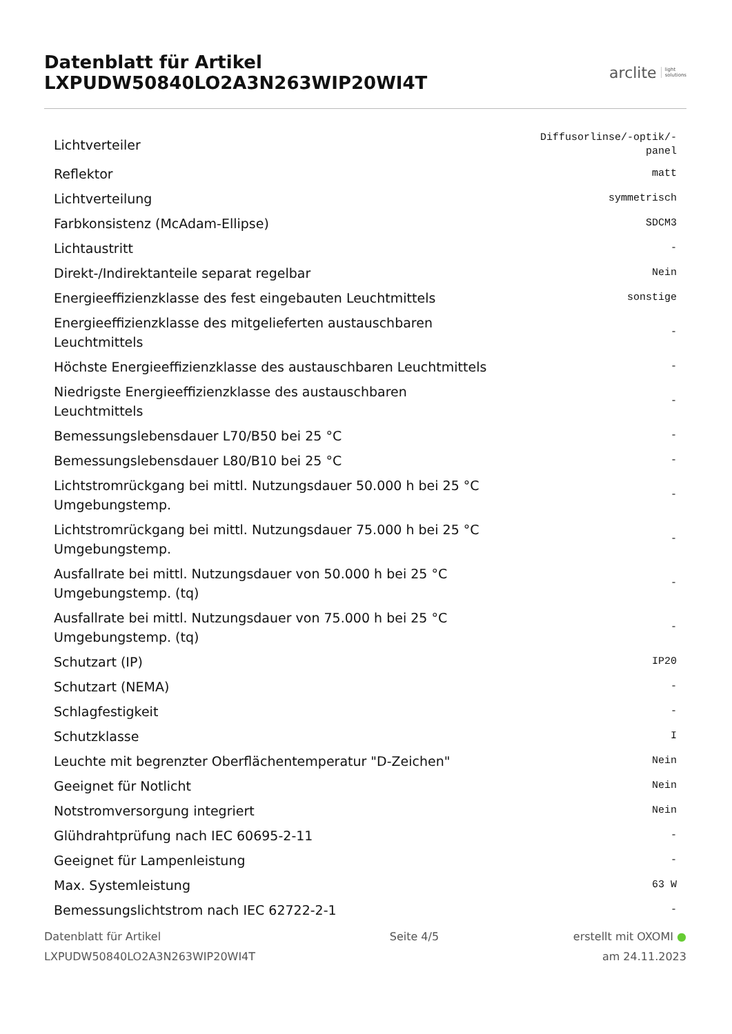Datenblatt für Artikel LXPUDW50840LO2A3N263WIP20WI4T
arclite light
solutions
| Lichtverteiler | Diffusorlinse/-optik/-panel |
| Reflektor | matt |
| Lichtverteilung | symmetrisch |
| Farbkonsistenz (McAdam-Ellipse) | SDCM3 |
| Lichtaustritt | - |
| Direkt-/Indirektanteile separat regelbar | Nein |
| Energieeffizienzklasse des fest eingebauten Leuchtmittels | sonstige |
| Energieeffizienzklasse des mitgelieferten austauschbaren Leuchtmittels | - |
| Höchste Energieeffizienzklasse des austauschbaren Leuchtmittels | - |
| Niedrigste Energieeffizienzklasse des austauschbaren Leuchtmittels | - |
| Bemessungslebensdauer L70/B50 bei 25 °C | - |
| Bemessungslebensdauer L80/B10 bei 25 °C | - |
| Lichtstromrückgang bei mittl. Nutzungsdauer 50.000 h bei 25 °C Umgebungstemp. | - |
| Lichtstromrückgang bei mittl. Nutzungsdauer 75.000 h bei 25 °C Umgebungstemp. | - |
| Ausfallrate bei mittl. Nutzungsdauer von 50.000 h bei 25 °C Umgebungstemp. (tq) | - |
| Ausfallrate bei mittl. Nutzungsdauer von 75.000 h bei 25 °C Umgebungstemp. (tq) | - |
| Schutzart (IP) | IP20 |
| Schutzart (NEMA) | - |
| Schlagfestigkeit | - |
| Schutzklasse | I |
| Leuchte mit begrenzter Oberflächentemperatur "D-Zeichen" | Nein |
| Geeignet für Notlicht | Nein |
| Notstromversorgung integriert | Nein |
| Glühdrahtprüfung nach IEC 60695-2-11 | - |
| Geeignet für Lampenleistung | - |
| Max. Systemleistung | 63 W |
| Bemessungslichtstrom nach IEC 62722-2-1 | - |
Datenblatt für Artikel
LXPUDW50840LO2A3N263WIP20WI4T
Seite 4/5 erstellt mit OXOMI ●
am 24.11.2023